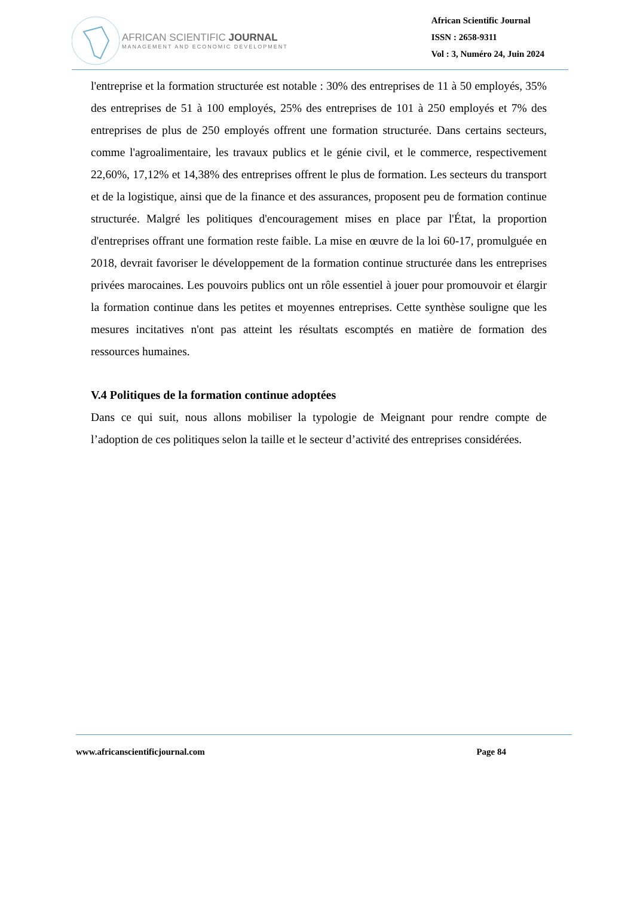AFRICAN SCIENTIFIC JOURNAL
MANAGEMENT AND ECONOMIC DEVELOPMENT
African Scientific Journal
ISSN : 2658-9311
Vol : 3, Numéro 24, Juin 2024
l'entreprise et la formation structurée est notable : 30% des entreprises de 11 à 50 employés, 35% des entreprises de 51 à 100 employés, 25% des entreprises de 101 à 250 employés et 7% des entreprises de plus de 250 employés offrent une formation structurée. Dans certains secteurs, comme l'agroalimentaire, les travaux publics et le génie civil, et le commerce, respectivement 22,60%, 17,12% et 14,38% des entreprises offrent le plus de formation. Les secteurs du transport et de la logistique, ainsi que de la finance et des assurances, proposent peu de formation continue structurée. Malgré les politiques d'encouragement mises en place par l'État, la proportion d'entreprises offrant une formation reste faible. La mise en œuvre de la loi 60-17, promulguée en 2018, devrait favoriser le développement de la formation continue structurée dans les entreprises privées marocaines. Les pouvoirs publics ont un rôle essentiel à jouer pour promouvoir et élargir la formation continue dans les petites et moyennes entreprises. Cette synthèse souligne que les mesures incitatives n'ont pas atteint les résultats escomptés en matière de formation des ressources humaines.
V.4 Politiques de la formation continue adoptées
Dans ce qui suit, nous allons mobiliser la typologie de Meignant pour rendre compte de l’adoption de ces politiques selon la taille et le secteur d’activité des entreprises considérées.
www.africanscientificjournal.com Page 84